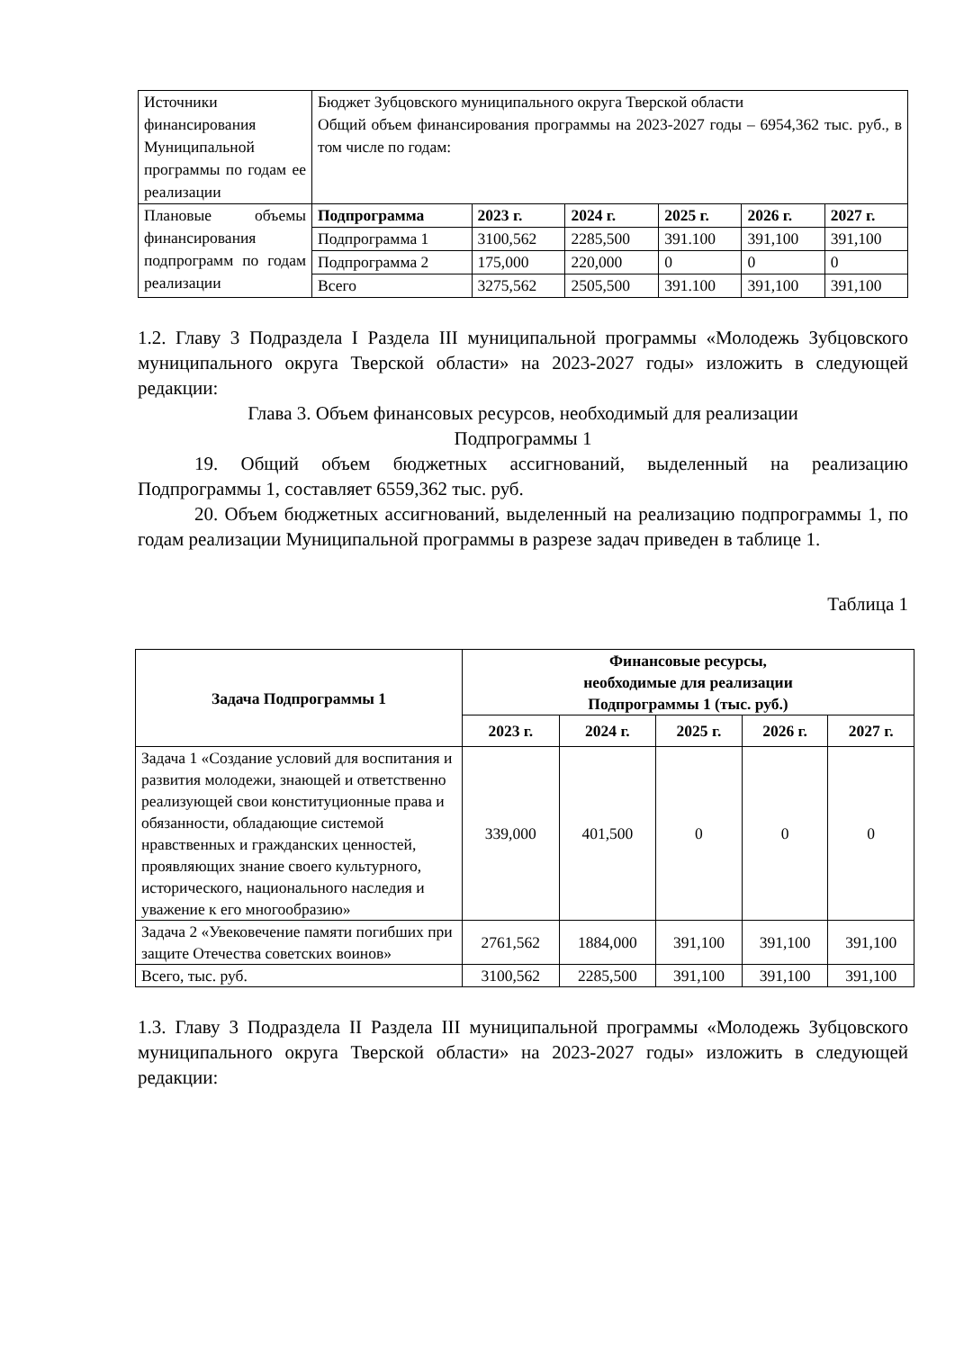| Источники финансирования Муниципальной программы по годам ее реализации | Бюджет Зубцовского муниципального округа Тверской области Общий объем финансирования программы на 2023-2027 годы – 6954,362 тыс. руб., в том числе по годам: | | | | | |
| Плановые объемы финансирования подпрограмм по годам реализации | Подпрограмма | 2023 г. | 2024 г. | 2025 г. | 2026 г. | 2027 г. |
| | Подпрограмма 1 | 3100,562 | 2285,500 | 391.100 | 391,100 | 391,100 |
| | Подпрограмма 2 | 175,000 | 220,000 | 0 | 0 | 0 |
| | Всего | 3275,562 | 2505,500 | 391.100 | 391,100 | 391,100 |
1.2. Главу 3 Подраздела I Раздела III муниципальной программы «Молодежь Зубцовского муниципального округа Тверской области» на 2023-2027 годы» изложить в следующей редакции:
Глава 3. Объем финансовых ресурсов, необходимый для реализации
Подпрограммы 1
19. Общий объем бюджетных ассигнований, выделенный на реализацию Подпрограммы 1, составляет 6559,362 тыс. руб.
20. Объем бюджетных ассигнований, выделенный на реализацию подпрограммы 1, по годам реализации Муниципальной программы в разрезе задач приведен в таблице 1.
Таблица 1
| Задача Подпрограммы 1 | Финансовые ресурсы, необходимые для реализации Подпрограммы 1 (тыс. руб.) | | | | |
| --- | --- | --- | --- | --- | --- |
| | 2023 г. | 2024 г. | 2025 г. | 2026 г. | 2027 г. |
| Задача 1 «Создание условий для воспитания и развития молодежи, знающей и ответственно реализующей свои конституционные права и обязанности, обладающие системой нравственных и гражданских ценностей, проявляющих знание своего культурного, исторического, национального наследия и уважение к его многообразию» | 339,000 | 401,500 | 0 | 0 | 0 |
| Задача 2 «Увековечение памяти погибших при защите Отечества советских воинов» | 2761,562 | 1884,000 | 391,100 | 391,100 | 391,100 |
| Всего, тыс. руб. | 3100,562 | 2285,500 | 391,100 | 391,100 | 391,100 |
1.3. Главу 3 Подраздела II Раздела III муниципальной программы «Молодежь Зубцовского муниципального округа Тверской области» на 2023-2027 годы» изложить в следующей редакции: